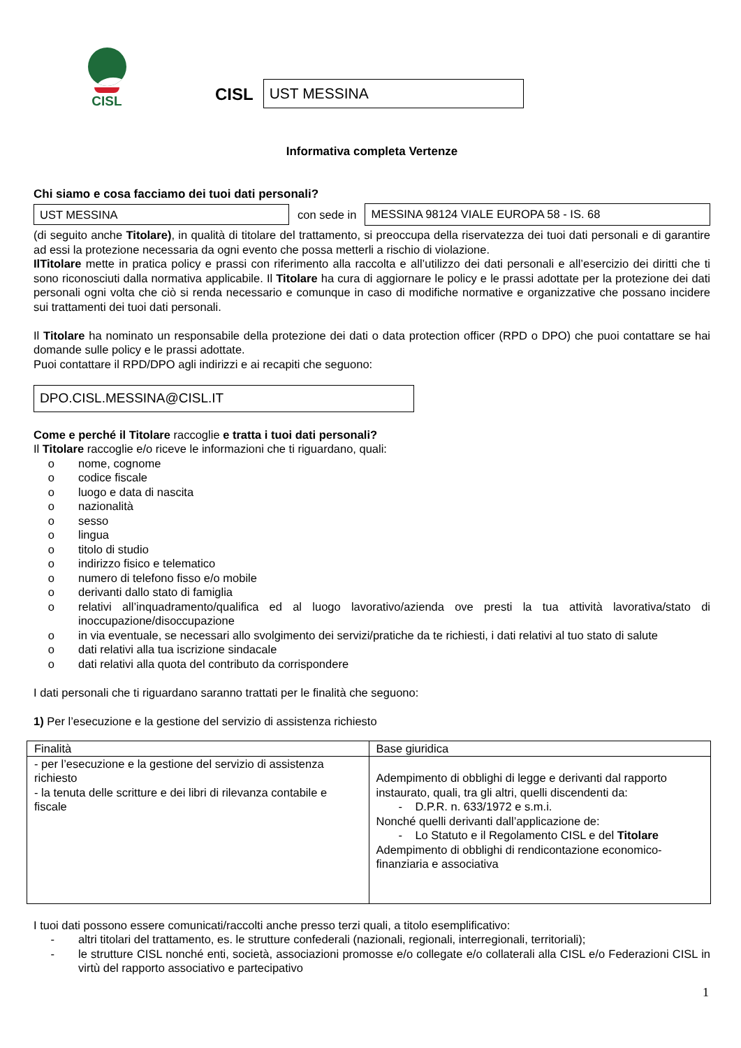CISL
CISL
UST MESSINA
Informativa completa Vertenze
Chi siamo e cosa facciamo dei tuoi dati personali?
UST MESSINA
con sede in
MESSINA 98124 VIALE EUROPA 58 - IS. 68
(di seguito anche Titolare), in qualità di titolare del trattamento, si preoccupa della riservatezza dei tuoi dati personali e di garantire ad essi la protezione necessaria da ogni evento che possa metterli a rischio di violazione.
IlTitolare mette in pratica policy e prassi con riferimento alla raccolta e all’utilizzo dei dati personali e all’esercizio dei diritti che ti sono riconosciuti dalla normativa applicabile. Il Titolare ha cura di aggiornare le policy e le prassi adottate per la protezione dei dati personali ogni volta che ciò si renda necessario e comunque in caso di modifiche normative e organizzative che possano incidere sui trattamenti dei tuoi dati personali.
Il Titolare ha nominato un responsabile della protezione dei dati o data protection officer (RPD o DPO) che puoi contattare se hai domande sulle policy e le prassi adottate.
Puoi contattare il RPD/DPO agli indirizzi e ai recapiti che seguono:
DPO.CISL.MESSINA@CISL.IT
Come e perché il Titolare raccoglie e tratta i tuoi dati personali?
Il Titolare raccoglie e/o riceve le informazioni che ti riguardano, quali:
o nome, cognome
o codice fiscale
o luogo e data di nascita
o nazionalità
o sesso
o lingua
o titolo di studio
o indirizzo fisico e telematico
o numero di telefono fisso e/o mobile
o derivanti dallo stato di famiglia
o relativi all’inquadramento/qualifica ed al luogo lavorativo/azienda ove presti la tua attività lavorativa/stato di inoccupazione/disoccupazione
o in via eventuale, se necessari allo svolgimento dei servizi/pratiche da te richiesti, i dati relativi al tuo stato di salute
o dati relativi alla tua iscrizione sindacale
o dati relativi alla quota del contributo da corrispondere
I dati personali che ti riguardano saranno trattati per le finalità che seguono:
1) Per l’esecuzione e la gestione del servizio di assistenza richiesto
| Finalità | Base giuridica |
| --- | --- |
| - per l’esecuzione e la gestione del servizio di assistenza richiesto - la tenuta delle scritture e dei libri di rilevanza contabile e fiscale | Adempimento di obblighi di legge e derivanti dal rapporto instaurato, quali, tra gli altri, quelli discendenti da: - D.P.R. n. 633/1972 e s.m.i. Nonché quelli derivanti dall’applicazione de: - Lo Statuto e il Regolamento CISL e del Titolare Adempimento di obblighi di rendicontazione economico-finanziaria e associativa |
I tuoi dati possono essere comunicati/raccolti anche presso terzi quali, a titolo esemplificativo:
- altri titolari del trattamento, es. le strutture confederali (nazionali, regionali, interregionali, territoriali);
- le strutture CISL nonché enti, società, associazioni promosse e/o collegate e/o collaterali alla CISL e/o Federazioni CISL in virtù del rapporto associativo e partecipativo
1